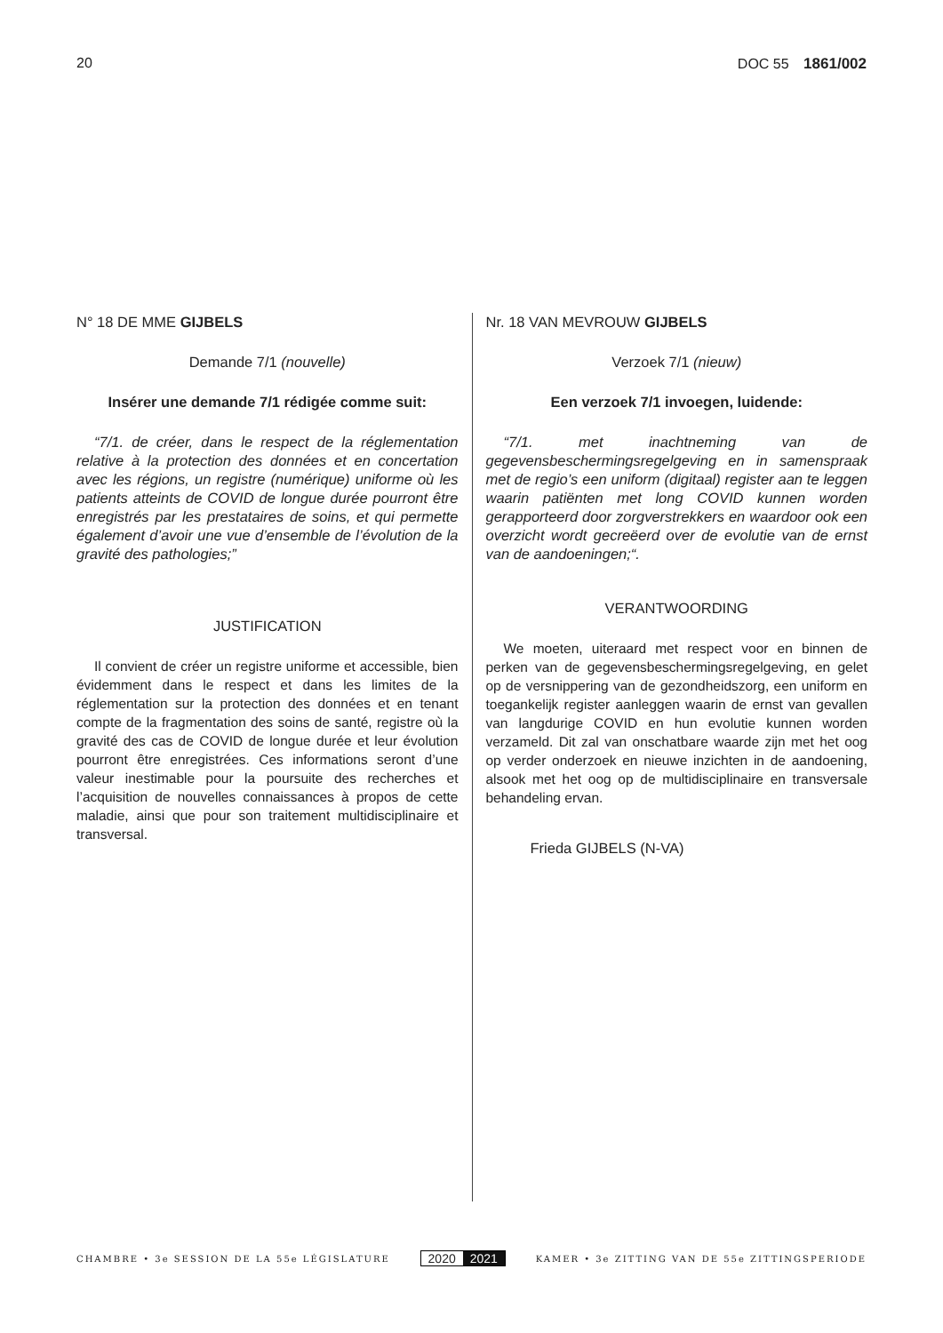20 DOC 55 1861/002
N° 18 DE MME GIJBELS
Demande 7/1 (nouvelle)
Insérer une demande 7/1 rédigée comme suit:
“7/1. de créer, dans le respect de la réglementation relative à la protection des données et en concertation avec les régions, un registre (numérique) uniforme où les patients atteints de COVID de longue durée pourront être enregistrés par les prestataires de soins, et qui permette également d’avoir une vue d’ensemble de l’évolution de la gravité des pathologies;”
JUSTIFICATION
Il convient de créer un registre uniforme et accessible, bien évidemment dans le respect et dans les limites de la réglementation sur la protection des données et en tenant compte de la fragmentation des soins de santé, registre où la gravité des cas de COVID de longue durée et leur évolution pourront être enregistrées. Ces informations seront d’une valeur inestimable pour la poursuite des recherches et l’acquisition de nouvelles connaissances à propos de cette maladie, ainsi que pour son traitement multidisciplinaire et transversal.
Nr. 18 VAN MEVROUW GIJBELS
Verzoek 7/1 (nieuw)
Een verzoek 7/1 invoegen, luidende:
“7/1. met inachtneming van de gegevensbeschermingsregelgeving en in samenspraak met de regio’s een uniform (digitaal) register aan te leggen waarin patiënten met long COVID kunnen worden gerapporteerd door zorgverstrekkers en waardoor ook een overzicht wordt gecreëerd over de evolutie van de ernst van de aandoeningen;“.
VERANTWOORDING
We moeten, uiteraard met respect voor en binnen de perken van de gegevensbeschermingsregelgeving, en gelet op de versnippering van de gezondheidszorg, een uniform en toegankelijk register aanleggen waarin de ernst van gevallen van langdurige COVID en hun evolutie kunnen worden verzameld. Dit zal van onschatbare waarde zijn met het oog op verder onderzoek en nieuwe inzichten in de aandoening, alsook met het oog op de multidisciplinaire en transversale behandeling ervan.
Frieda GIJBELS (N-VA)
CHAMBRE • 3e SESSION DE LA 55e LÉGISLATURE 2020 2021 KAMER • 3e ZITTING VAN DE 55e ZITTINGSPERIODE